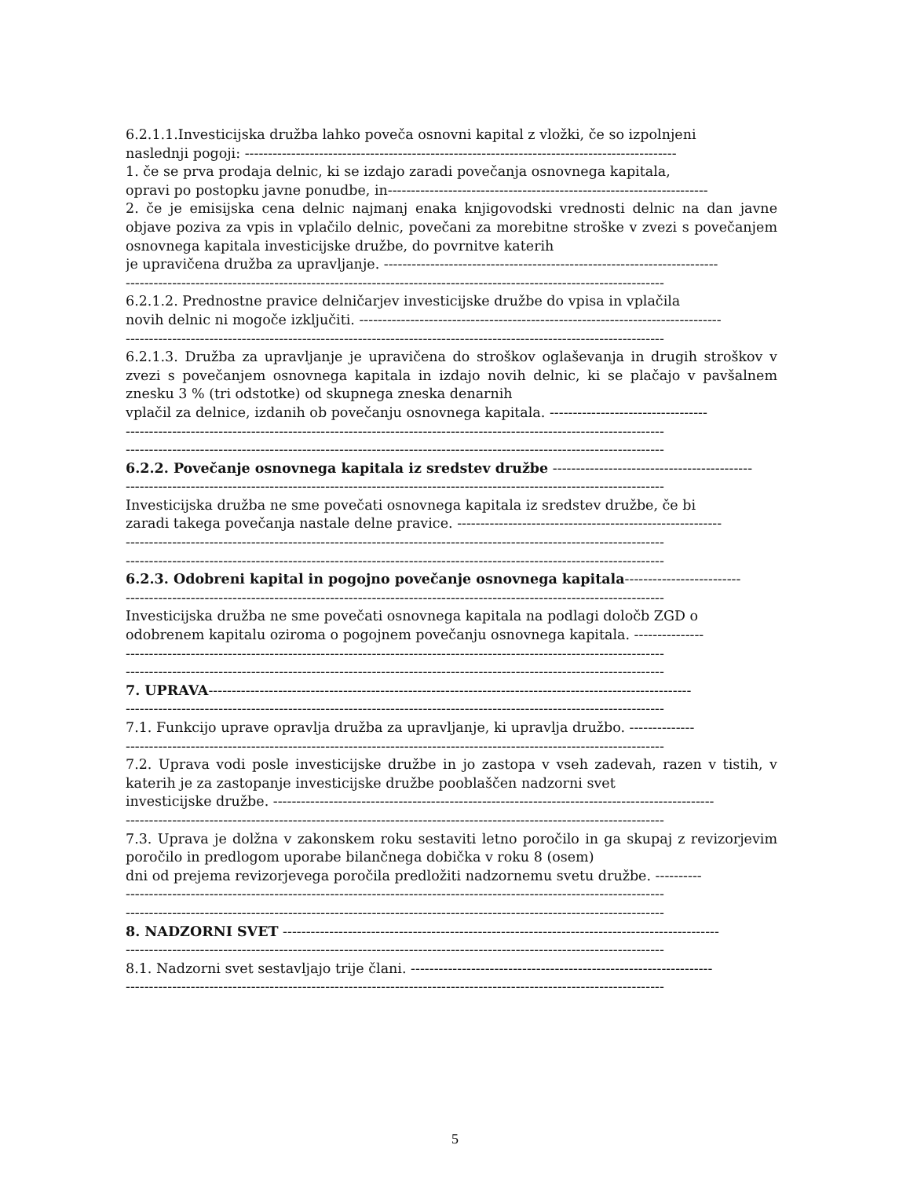6.2.1.1.Investicijska družba lahko poveča osnovni kapital z vložki, če so izpolnjeni
naslednji pogoji: ---------------------------------------------------------------------------------------------
1. če se prva prodaja delnic, ki se izdajo zaradi povečanja osnovnega kapitala,
opravi po postopku javne ponudbe, in---------------------------------------------------------------------
2. če je emisijska cena delnic najmanj enaka knjigovodski vrednosti delnic na dan javne objave poziva za vpis in vplačilo delnic, povečani za morebitne stroške v zvezi s povečanjem osnovnega kapitala investicijske družbe, do povrnitve katerih
je upravičena družba za upravljanje. ------------------------------------------------------------------------
--------------------------------------------------------------------------------------------------------------------
6.2.1.2. Prednostne pravice delničarjev investicijske družbe do vpisa in vplačila
novih delnic ni mogoče izključiti. ------------------------------------------------------------------------------
--------------------------------------------------------------------------------------------------------------------
6.2.1.3. Družba za upravljanje je upravičena do stroškov oglaševanja in drugih stroškov v zvezi s povečanjem osnovnega kapitala in izdajo novih delnic, ki se plačajo v pavšalnem znesku 3 % (tri odstotke) od skupnega zneska denarnih
vplačil za delnice, izdanih ob povečanju osnovnega kapitala. ----------------------------------
--------------------------------------------------------------------------------------------------------------------
--------------------------------------------------------------------------------------------------------------------
6.2.2. Povečanje osnovnega kapitala iz sredstev družbe -------------------------------------------
--------------------------------------------------------------------------------------------------------------------
Investicijska družba ne sme povečati osnovnega kapitala iz sredstev družbe, če bi
zaradi takega povečanja nastale delne pravice. ---------------------------------------------------------
--------------------------------------------------------------------------------------------------------------------
--------------------------------------------------------------------------------------------------------------------
6.2.3. Odobreni kapital in pogojno povečanje osnovnega kapitala-------------------------
--------------------------------------------------------------------------------------------------------------------
Investicijska družba ne sme povečati osnovnega kapitala na podlagi določb ZGD o
odobrenem kapitalu oziroma o pogojnem povečanju osnovnega kapitala. ---------------
--------------------------------------------------------------------------------------------------------------------
--------------------------------------------------------------------------------------------------------------------
7. UPRAVA--------------------------------------------------------------------------------------------------------
--------------------------------------------------------------------------------------------------------------------
7.1. Funkcijo uprave opravlja družba za upravljanje, ki upravlja družbo. --------------
--------------------------------------------------------------------------------------------------------------------
7.2. Uprava vodi posle investicijske družbe in jo zastopa v vseh zadevah, razen v tistih, v katerih je za zastopanje investicijske družbe pooblaščen nadzorni svet
investicijske družbe. -----------------------------------------------------------------------------------------------
--------------------------------------------------------------------------------------------------------------------
7.3. Uprava je dolžna v zakonskem roku sestaviti letno poročilo in ga skupaj z revizorjevim poročilo in predlogom uporabe bilančnega dobička v roku 8 (osem)
dni od prejema revizorjevega poročila predložiti nadzornemu svetu družbe. ----------
--------------------------------------------------------------------------------------------------------------------
--------------------------------------------------------------------------------------------------------------------
8. NADZORNI SVET ----------------------------------------------------------------------------------------------
--------------------------------------------------------------------------------------------------------------------
8.1. Nadzorni svet sestavljajo trije člani. -----------------------------------------------------------------
--------------------------------------------------------------------------------------------------------------------
5